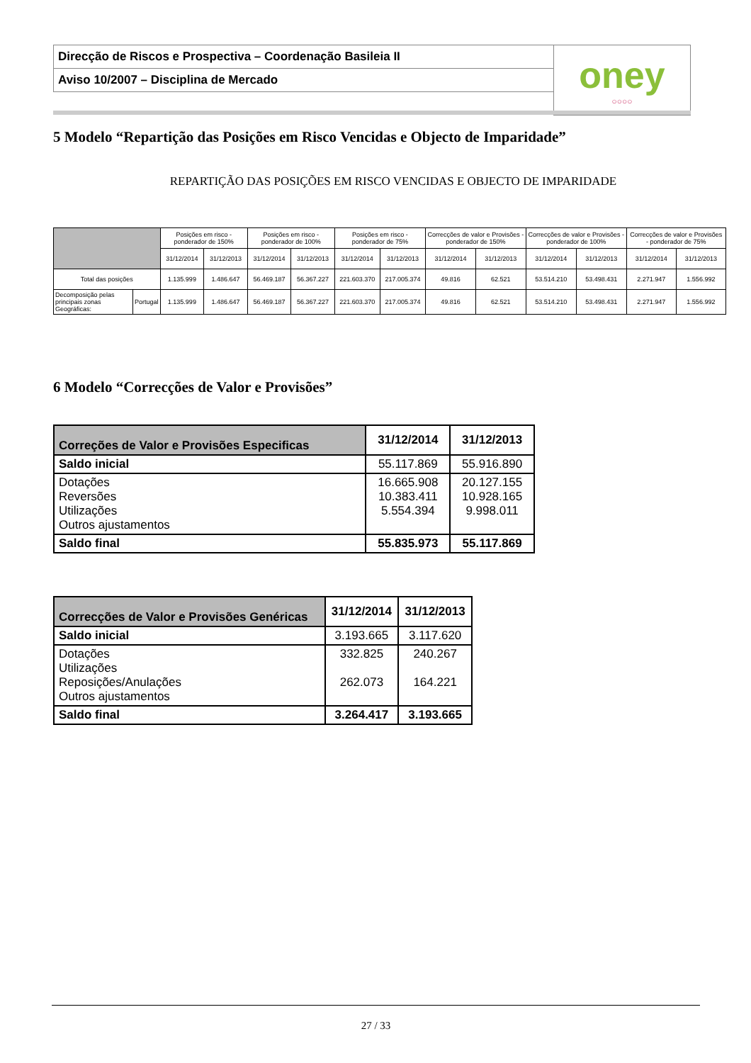| Direcção de Riscos e Prospectiva – Coordenação Basileia II | oney ○○○○ |
| Aviso 10/2007 – Disciplina de Mercado | |
5 Modelo “Repartição das Posições em Risco Vencidas e Objecto de Imparidade”
REPARTIÇÃO DAS POSIÇÕES EM RISCO VENCIDAS E OBJECTO DE IMPARIDADE
| | | Posições em risco - ponderador de 150% | | Posições em risco - ponderador de 100% | | Posições em risco - ponderador de 75% | | Correcções de valor e Provisões - ponderador de 150% | | Correcções de valor e Provisões - ponderador de 100% | | Correcções de valor e Provisões - ponderador de 75% | |
| --- | --- | --- | --- | --- | --- | --- | --- | --- | --- | --- | --- | --- | --- |
| | | 31/12/2014 | 31/12/2013 | 31/12/2014 | 31/12/2013 | 31/12/2014 | 31/12/2013 | 31/12/2014 | 31/12/2013 | 31/12/2014 | 31/12/2013 | 31/12/2014 | 31/12/2013 |
| Total das posições | | 1.135.999 | 1.486.647 | 56.469.187 | 56.367.227 | 221.603.370 | 217.005.374 | 49.816 | 62.521 | 53.514.210 | 53.498.431 | 2.271.947 | 1.556.992 |
| Decomposição pelas principais zonas Geográficas: | Portugal | 1.135.999 | 1.486.647 | 56.469.187 | 56.367.227 | 221.603.370 | 217.005.374 | 49.816 | 62.521 | 53.514.210 | 53.498.431 | 2.271.947 | 1.556.992 |
6 Modelo “Correcções de Valor e Provisões”
| Correções de Valor e Provisões Especificas | 31/12/2014 | 31/12/2013 |
| --- | --- | --- |
| Saldo inicial | 55.117.869 | 55.916.890 |
| Dotações Reversões Utilizações Outros ajustamentos | 16.665.908 10.383.411 5.554.394 | 20.127.155 10.928.165 9.998.011 |
| Saldo final | 55.835.973 | 55.117.869 |
| Correcções de Valor e Provisões Genéricas | 31/12/2014 | 31/12/2013 |
| --- | --- | --- |
| Saldo inicial | 3.193.665 | 3.117.620 |
| Dotações Utilizações Reposições/Anulações Outros ajustamentos | 332.825 262.073 | 240.267 164.221 |
| Saldo final | 3.264.417 | 3.193.665 |
27 / 33